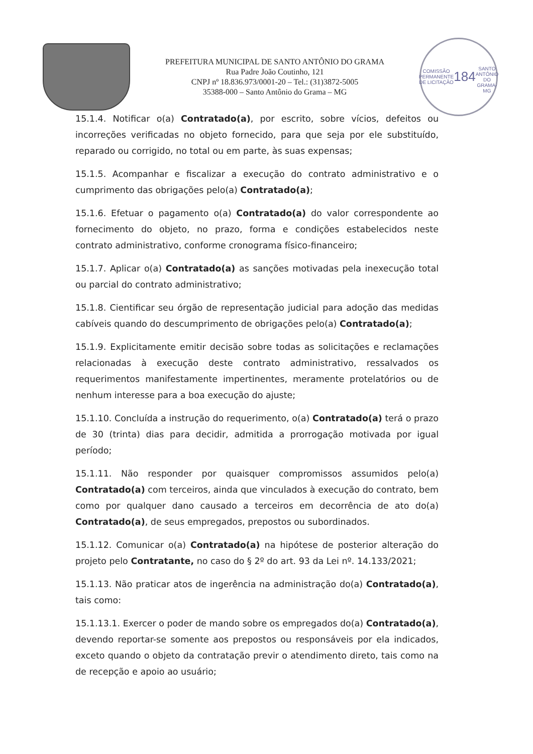PREFEITURA MUNICIPAL DE SANTO ANTÔNIO DO GRAMA
Rua Padre João Coutinho, 121
CNPJ nº 18.836.973/0001-20 – Tel.: (31)3872-5005
35388-000 – Santo Antônio do Grama – MG
COMISSÃO PERMANENTE DE LICITAÇÃO
184
SANTO ANTÔNIO DO GRAMA-MG
15.1.4. Notificar o(a) Contratado(a), por escrito, sobre vícios, defeitos ou incorreções verificadas no objeto fornecido, para que seja por ele substituído, reparado ou corrigido, no total ou em parte, às suas expensas;
15.1.5. Acompanhar e fiscalizar a execução do contrato administrativo e o cumprimento das obrigações pelo(a) Contratado(a);
15.1.6. Efetuar o pagamento o(a) Contratado(a) do valor correspondente ao fornecimento do objeto, no prazo, forma e condições estabelecidos neste contrato administrativo, conforme cronograma físico-financeiro;
15.1.7. Aplicar o(a) Contratado(a) as sanções motivadas pela inexecução total ou parcial do contrato administrativo;
15.1.8. Cientificar seu órgão de representação judicial para adoção das medidas cabíveis quando do descumprimento de obrigações pelo(a) Contratado(a);
15.1.9. Explicitamente emitir decisão sobre todas as solicitações e reclamações relacionadas à execução deste contrato administrativo, ressalvados os requerimentos manifestamente impertinentes, meramente protelatórios ou de nenhum interesse para a boa execução do ajuste;
15.1.10. Concluída a instrução do requerimento, o(a) Contratado(a) terá o prazo de 30 (trinta) dias para decidir, admitida a prorrogação motivada por igual período;
15.1.11. Não responder por quaisquer compromissos assumidos pelo(a) Contratado(a) com terceiros, ainda que vinculados à execução do contrato, bem como por qualquer dano causado a terceiros em decorrência de ato do(a) Contratado(a), de seus empregados, prepostos ou subordinados.
15.1.12. Comunicar o(a) Contratado(a) na hipótese de posterior alteração do projeto pelo Contratante, no caso do § 2º do art. 93 da Lei nº. 14.133/2021;
15.1.13. Não praticar atos de ingerência na administração do(a) Contratado(a), tais como:
15.1.13.1. Exercer o poder de mando sobre os empregados do(a) Contratado(a), devendo reportar-se somente aos prepostos ou responsáveis por ela indicados, exceto quando o objeto da contratação previr o atendimento direto, tais como na de recepção e apoio ao usuário;